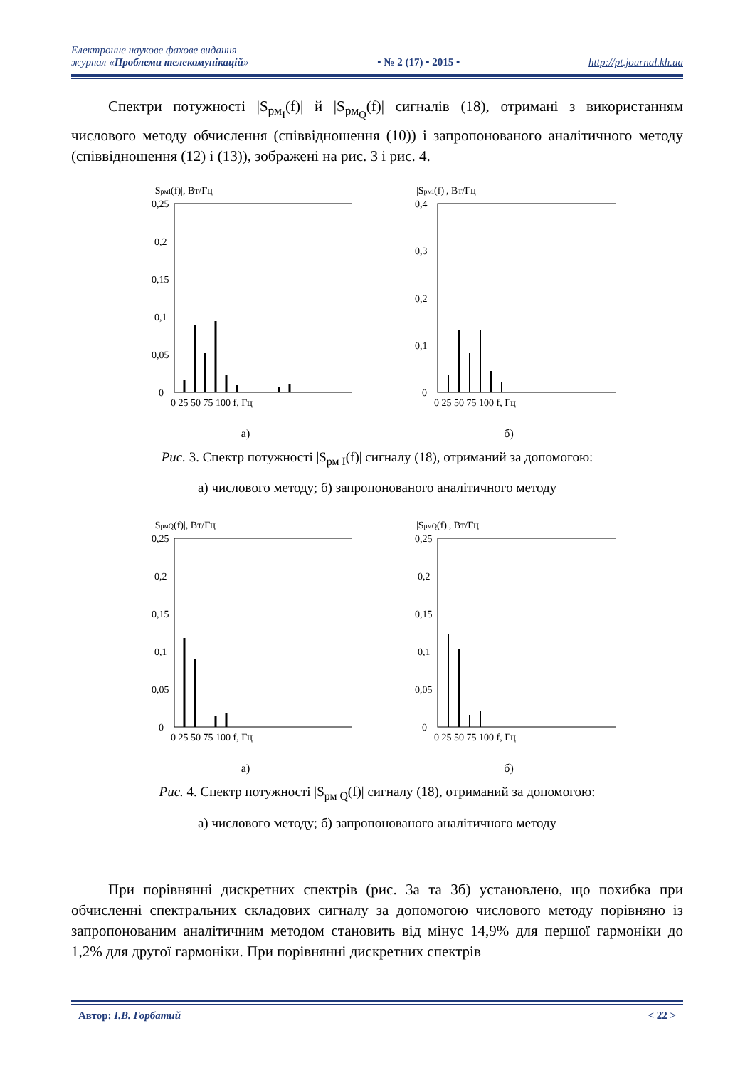Електронне наукове фахове видання –
журнал «Проблеми телекомунікацій»
• № 2 (17) • 2015 •
http://pt.journal.kh.ua
Спектри потужності |S<sub>рм<sub>I</sub></sub>(f)| й |S<sub>рм<sub>Q</sub></sub>(f)| сигналів (18), отримані з використанням числового методу обчислення (співвідношення (10)) і запропонованого аналітичного методу (співвідношення (12) і (13)), зображені на рис. 3 і рис. 4.
|SрмI(f)|, Вт/Гц
0,25
0,2
0,15
0,1
0,05
0
0 25 50 75 100 f, Гц
а)
|SрмI(f)|, Вт/Гц
0,4
0,3
0,2
0,1
0
0 25 50 75 100 f, Гц
б)
Рис. 3. Спектр потужності |S<sub>рм I</sub>(f)| сигналу (18), отриманий за допомогою:
а) числового методу; б) запропонованого аналітичного методу
|SрмQ(f)|, Вт/Гц
0,25
0,2
0,15
0,1
0,05
0
0 25 50 75 100 f, Гц
а)
|SрмQ(f)|, Вт/Гц
0,25
0,2
0,15
0,1
0,05
0
0 25 50 75 100 f, Гц
б)
Рис. 4. Спектр потужності |S<sub>рм Q</sub>(f)| сигналу (18), отриманий за допомогою:
а) числового методу; б) запропонованого аналітичного методу
При порівнянні дискретних спектрів (рис. 3а та 3б) установлено, що похибка при обчисленні спектральних складових сигналу за допомогою числового методу порівняно із запропонованим аналітичним методом становить від мінус 14,9% для першої гармоніки до 1,2% для другої гармоніки. При порівнянні дискретних спектрів
Автор: І.В. Горбатий < 22 >